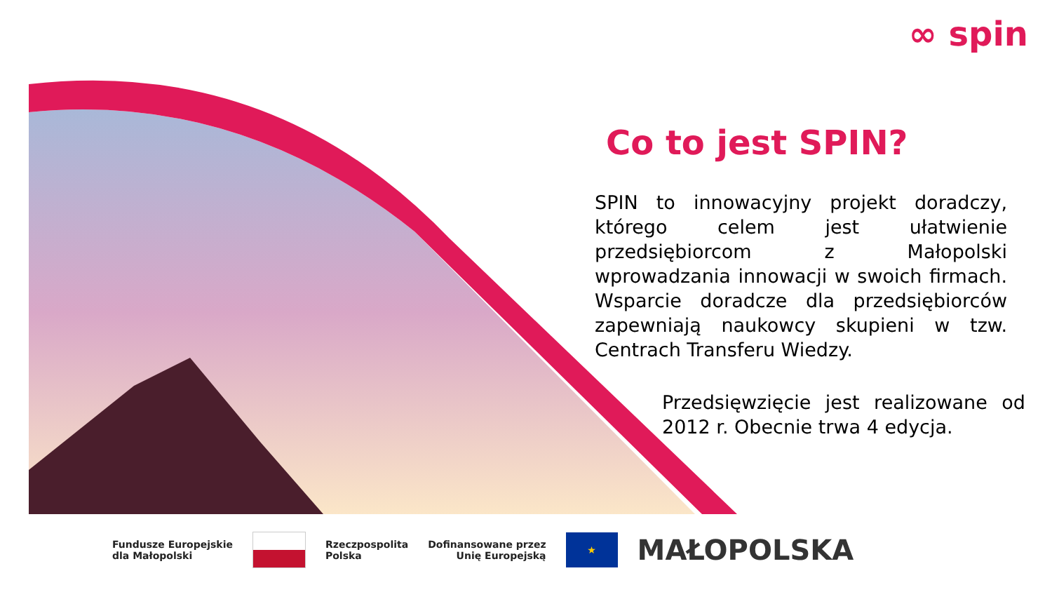∞ spin
Co to jest SPIN?
SPIN to innowacyjny projekt doradczy, którego celem jest ułatwienie przedsiębiorcom z Małopolski wprowadzania innowacji w swoich firmach. Wsparcie doradcze dla przedsiębiorców zapewniają naukowcy skupieni w tzw. Centrach Transferu Wiedzy.
Przedsięwzięcie jest realizowane od 2012 r. Obecnie trwa 4 edycja.
Fundusze Europejskie
dla Małopolski
Rzeczpospolita
Polska
Dofinansowane przez
Unię Europejską
★
MAŁOPOLSKA